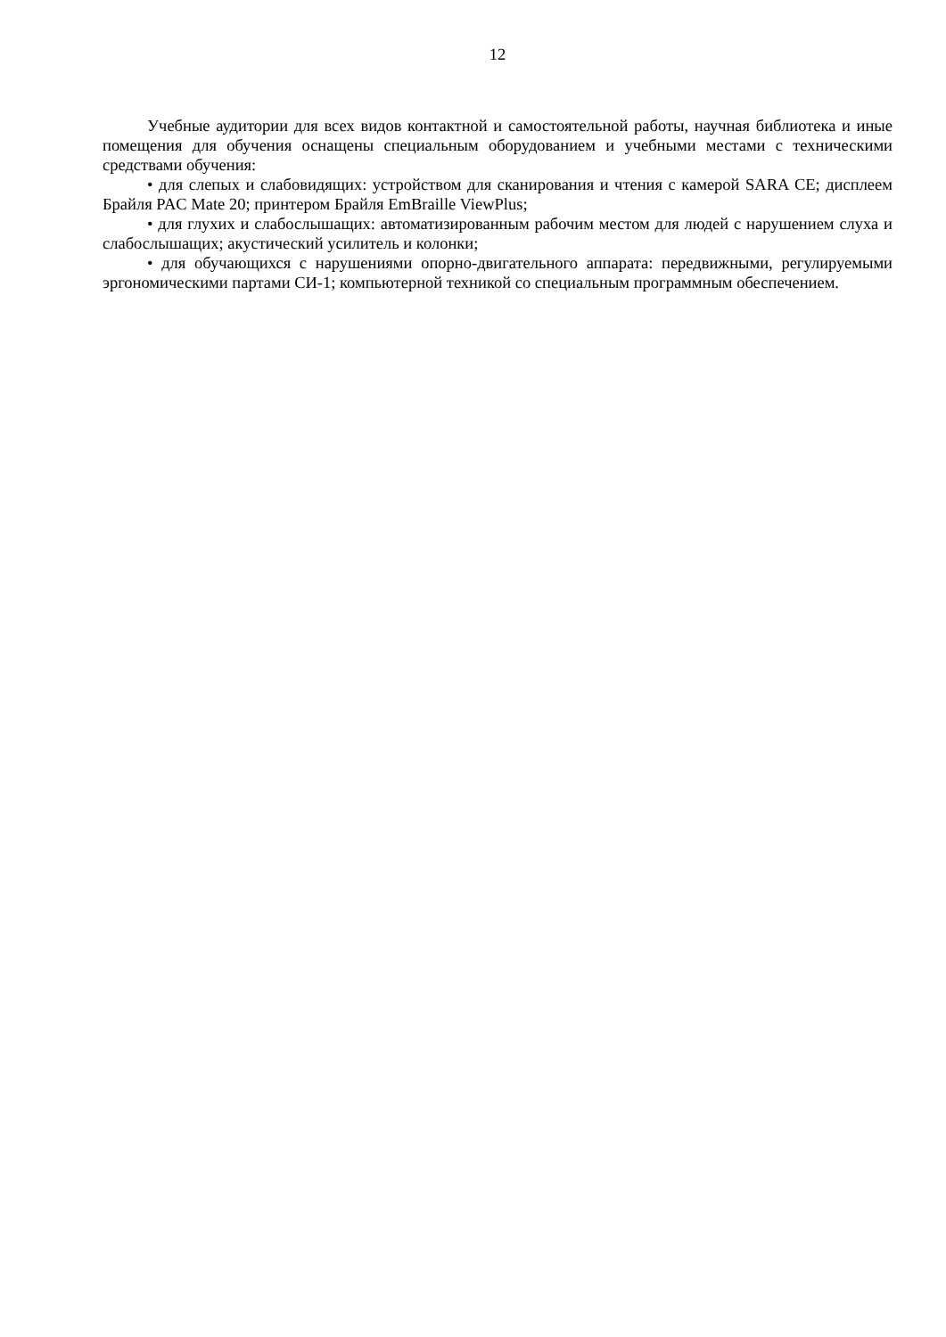12
Учебные аудитории для всех видов контактной и самостоятельной работы, научная библиотека и иные помещения для обучения оснащены специальным оборудованием и учебными местами с техническими средствами обучения:
• для слепых и слабовидящих: устройством для сканирования и чтения с камерой SARA CE; дисплеем Брайля PAC Mate 20; принтером Брайля EmBraille ViewPlus;
• для глухих и слабослышащих: автоматизированным рабочим местом для людей с нарушением слуха и слабослышащих; акустический усилитель и колонки;
• для обучающихся с нарушениями опорно-двигательного аппарата: передвижными, регулируемыми эргономическими партами СИ-1; компьютерной техникой со специальным программным обеспечением.